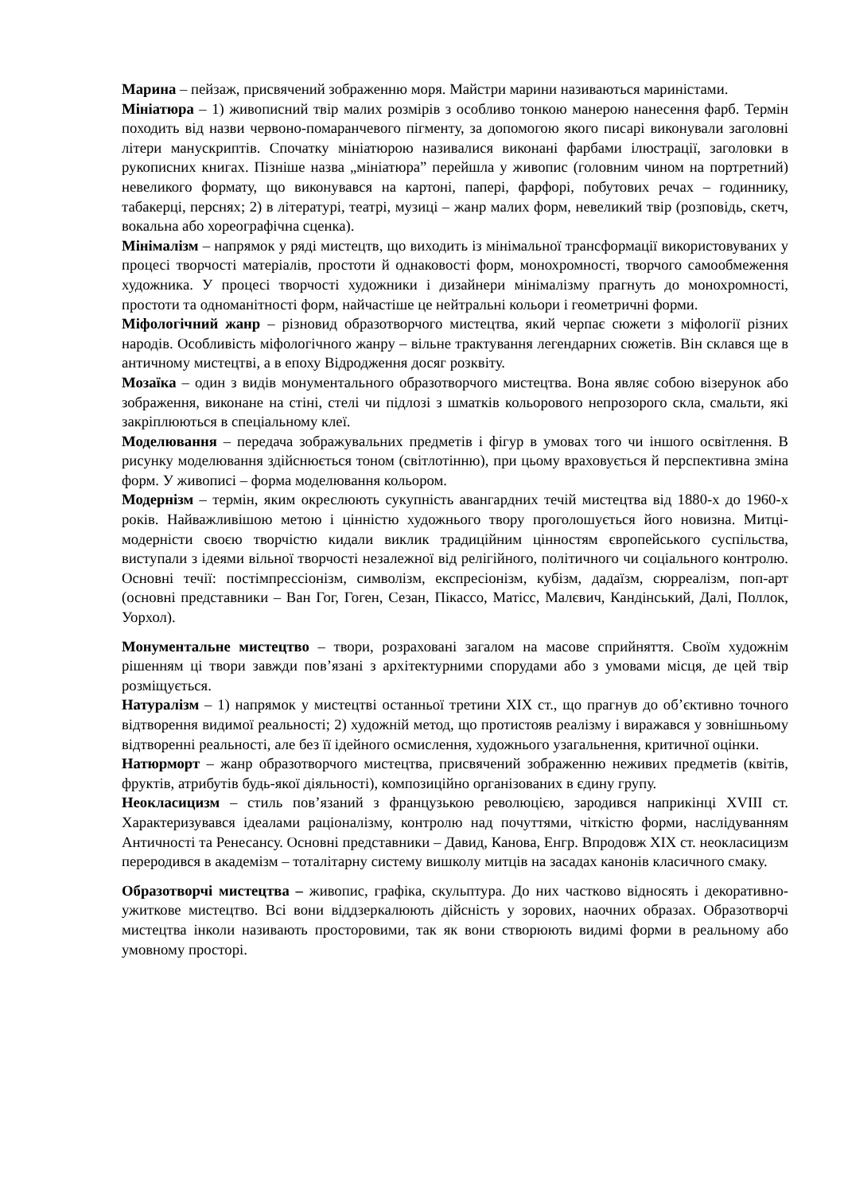Марина – пейзаж, присвячений зображенню моря. Майстри марини називаються мариністами.
Мініатюра – 1) живописний твір малих розмірів з особливо тонкою манерою нанесення фарб. Термін походить від назви червоно-помаранчевого пігменту, за допомогою якого писарі виконували заголовні літери манускриптів. Спочатку мініатюрою називалися виконані фарбами ілюстрації, заголовки в рукописних книгах. Пізніше назва „мініатюра” перейшла у живопис (головним чином на портретний) невеликого формату, що виконувався на картоні, папері, фарфорі, побутових речах – годиннику, табакерці, перснях; 2) в літературі, театрі, музиці – жанр малих форм, невеликий твір (розповідь, скетч, вокальна або хореографічна сценка).
Мінімалізм – напрямок у ряді мистецтв, що виходить із мінімальної трансформації використовуваних у процесі творчості матеріалів, простоти й однаковості форм, монохромності, творчого самообмеження художника. У процесі творчості художники і дизайнери мінімалізму прагнуть до монохромності, простоти та одноманітності форм, найчастіше це нейтральні кольори і геометричні форми.
Міфологічний жанр – різновид образотворчого мистецтва, який черпає сюжети з міфології різних народів. Особливість міфологічного жанру – вільне трактування легендарних сюжетів. Він склався ще в античному мистецтві, а в епоху Відродження досяг розквіту.
Мозаїка – один з видів монументального образотворчого мистецтва. Вона являє собою візерунок або зображення, виконане на стіні, стелі чи підлозі з шматків кольорового непрозорого скла, смальти, які закріплюються в спеціальному клеї.
Моделювання – передача зображувальних предметів і фігур в умовах того чи іншого освітлення. В рисунку моделювання здійснюється тоном (світлотінню), при цьому враховується й перспективна зміна форм. У живописі – форма моделювання кольором.
Модернізм – термін, яким окреслюють сукупність авангардних течій мистецтва від 1880-х до 1960-х років. Найважливішою метою і цінністю художнього твору проголошується його новизна. Митці-модерністи своєю творчістю кидали виклик традиційним цінностям європейського суспільства, виступали з ідеями вільної творчості незалежної від релігійного, політичного чи соціального контролю. Основні течії: постімпрессіонізм, символізм, експресіонізм, кубізм, дадаїзм, сюрреалізм, поп-арт (основні представники – Ван Гог, Гоген, Сезан, Пікассо, Матісс, Малєвич, Кандінський, Далі, Поллок, Уорхол).
Монументальне мистецтво – твори, розраховані загалом на масове сприйняття. Своїм художнім рішенням ці твори завжди пов’язані з архітектурними спорудами або з умовами місця, де цей твір розміщується.
Натуралізм – 1) напрямок у мистецтві останньої третини XIX ст., що прагнув до об’єктивно точного відтворення видимої реальності; 2) художній метод, що протистояв реалізму і виражався у зовнішньому відтворенні реальності, але без її ідейного осмислення, художнього узагальнення, критичної оцінки.
Натюрморт – жанр образотворчого мистецтва, присвячений зображенню неживих предметів (квітів, фруктів, атрибутів будь-якої діяльності), композиційно організованих в єдину групу.
Неокласицизм – стиль пов’язаний з французькою революцією, зародився наприкінці XVIII ст. Характеризувався ідеалами раціоналізму, контролю над почуттями, чіткістю форми, наслідуванням Античності та Ренесансу. Основні представники – Давид, Канова, Енгр. Впродовж XIX ст. неокласицизм переродився в академізм – тоталітарну систему вишколу митців на засадах канонів класичного смаку.
Образотворчі мистецтва – живопис, графіка, скульптура. До них частково відносять і декоративно-ужиткове мистецтво. Всі вони віддзеркалюють дійсність у зорових, наочних образах. Образотворчі мистецтва інколи називають просторовими, так як вони створюють видимі форми в реальному або умовному просторі.